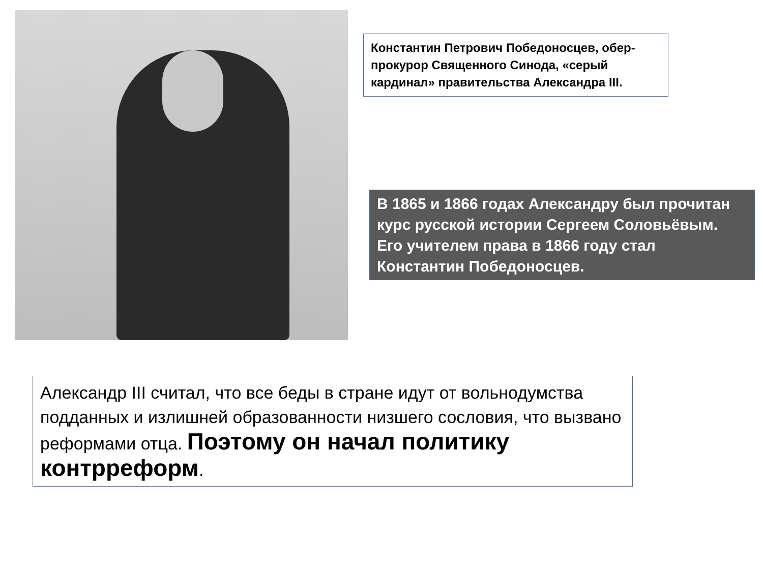Константин Петрович Победоносцев, обер-прокурор Священного Синода, «серый кардинал» правительства Александра III.
В 1865 и 1866 годах Александру был прочитан курс русской истории Сергеем Соловьёвым. Его учителем права в 1866 году стал Константин Победоносцев.
Александр III считал, что все беды в стране идут от вольнодумства подданных и излишней образованности низшего сословия, что вызвано реформами отца. Поэтому он начал политику контрреформ.